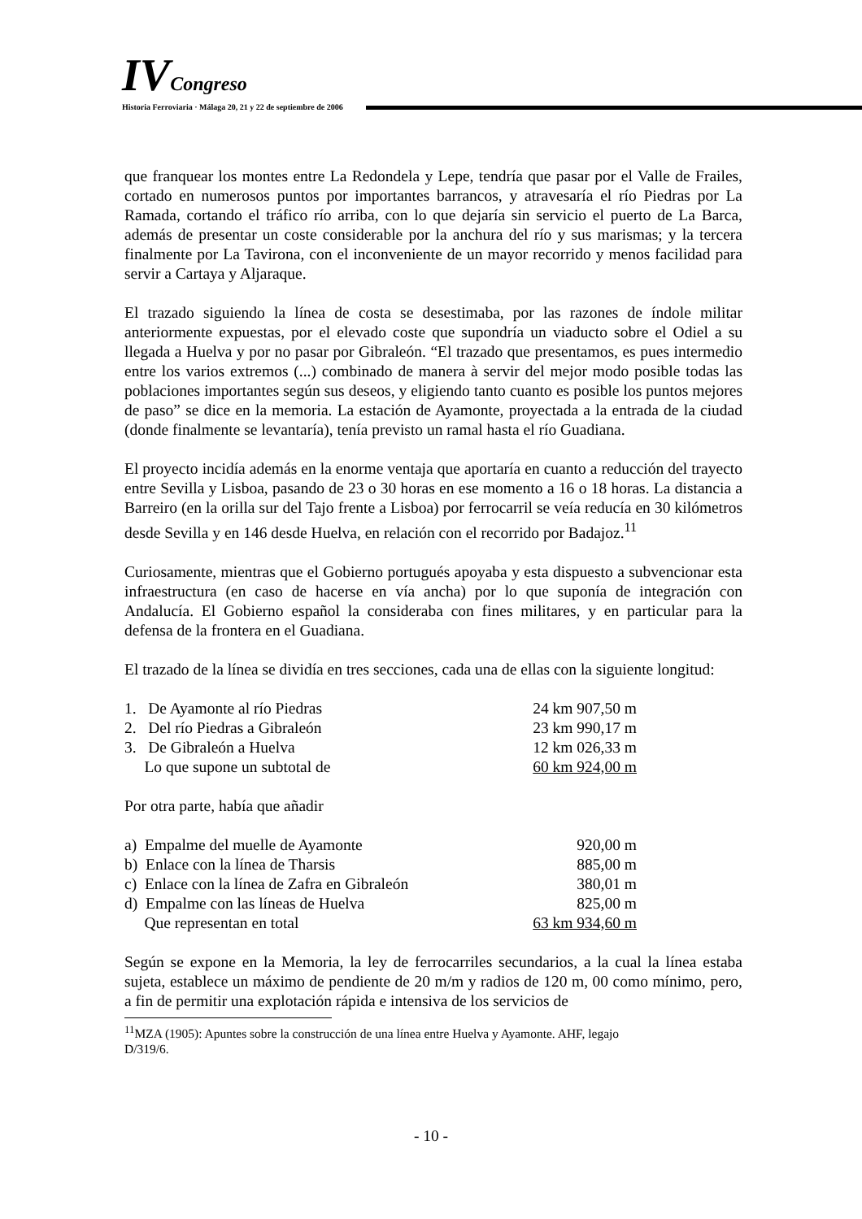IV Congreso
Historia Ferroviaria · Málaga 20, 21 y 22 de septiembre de 2006
que franquear los montes entre La Redondela y Lepe, tendría que pasar por el Valle de Frailes, cortado en numerosos puntos por importantes barrancos, y atravesaría el río Piedras por La Ramada, cortando el tráfico río arriba, con lo que dejaría sin servicio el puerto de La Barca, además de presentar un coste considerable por la anchura del río y sus marismas; y la tercera finalmente por La Tavirona, con el inconveniente de un mayor recorrido y menos facilidad para servir a Cartaya y Aljaraque.
El trazado siguiendo la línea de costa se desestimaba, por las razones de índole militar anteriormente expuestas, por el elevado coste que supondría un viaducto sobre el Odiel a su llegada a Huelva y por no pasar por Gibraleón. “El trazado que presentamos, es pues intermedio entre los varios extremos (...) combinado de manera à servir del mejor modo posible todas las poblaciones importantes según sus deseos, y eligiendo tanto cuanto es posible los puntos mejores de paso” se dice en la memoria. La estación de Ayamonte, proyectada a la entrada de la ciudad (donde finalmente se levantaría), tenía previsto un ramal hasta el río Guadiana.
El proyecto incidía además en la enorme ventaja que aportaría en cuanto a reducción del trayecto entre Sevilla y Lisboa, pasando de 23 o 30 horas en ese momento a 16 o 18 horas. La distancia a Barreiro (en la orilla sur del Tajo frente a Lisboa) por ferrocarril se veía reducía en 30 kilómetros desde Sevilla y en 146 desde Huelva, en relación con el recorrido por Badajoz.<sup>11</sup>
Curiosamente, mientras que el Gobierno portugués apoyaba y esta dispuesto a subvencionar esta infraestructura (en caso de hacerse en vía ancha) por lo que suponía de integración con Andalucía. El Gobierno español la consideraba con fines militares, y en particular para la defensa de la frontera en el Guadiana.
El trazado de la línea se dividía en tres secciones, cada una de ellas con la siguiente longitud:
| 1. De Ayamonte al río Piedras | 24 km 907,50 m |
| 2. Del río Piedras a Gibraleón | 23 km 990,17 m |
| 3. De Gibraleón a Huelva | 12 km 026,33 m |
| Lo que supone un subtotal de | 60 km 924,00 m |
Por otra parte, había que añadir
| a) Empalme del muelle de Ayamonte | 920,00 m |
| b) Enlace con la línea de Tharsis | 885,00 m |
| c) Enlace con la línea de Zafra en Gibraleón | 380,01 m |
| d) Empalme con las líneas de Huelva | 825,00 m |
| Que representan en total | 63 km 934,60 m |
Según se expone en la Memoria, la ley de ferrocarriles secundarios, a la cual la línea estaba sujeta, establece un máximo de pendiente de 20 m/m y radios de 120 m, 00 como mínimo, pero, a fin de permitir una explotación rápida e intensiva de los servicios de
<sup>11</sup> MZA (1905): Apuntes sobre la construcción de una línea entre Huelva y Ayamonte. AHF, legajo
D/319/6.
- 10 -